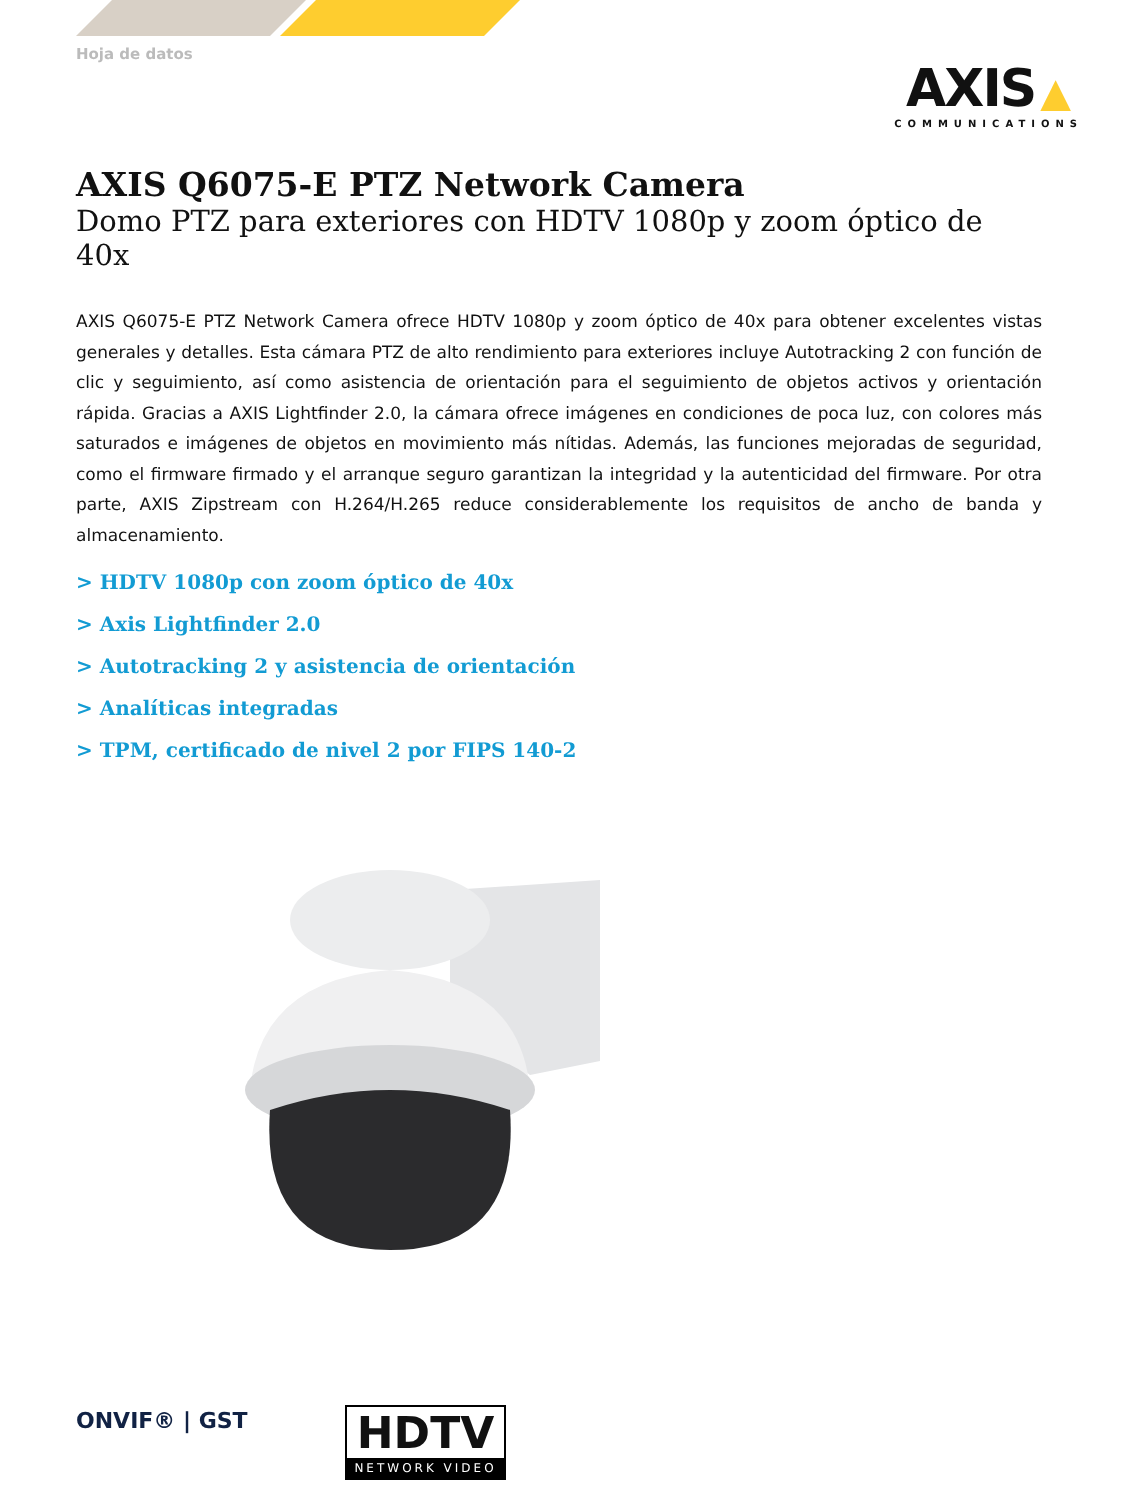Hoja de datos
AXIS ▲
COMMUNICATIONS
AXIS Q6075-E PTZ Network Camera
Domo PTZ para exteriores con HDTV 1080p y zoom óptico de 40x
AXIS Q6075-E PTZ Network Camera ofrece HDTV 1080p y zoom óptico de 40x para obtener excelentes vistas generales y detalles. Esta cámara PTZ de alto rendimiento para exteriores incluye Autotracking 2 con función de clic y seguimiento, así como asistencia de orientación para el seguimiento de objetos activos y orientación rápida. Gracias a AXIS Light­finder 2.0, la cámara ofrece imágenes en condiciones de poca luz, con colores más saturados e imágenes de objetos en movimiento más nítidas. Además, las funciones mejoradas de seguridad, como el firmware firmado y el arranque seguro garantizan la integridad y la autenticidad del firmware. Por otra parte, AXIS Zipstream con H.264/H.265 reduce considerablemente los requisitos de ancho de banda y almacenamiento.
> HDTV 1080p con zoom óptico de 40x
> Axis Lightfinder 2.0
> Autotracking 2 y asistencia de orientación
> Analíticas integradas
> TPM, certificado de nivel 2 por FIPS 140-2
ONVIF® | GST
HDTV
NETWORK VIDEO